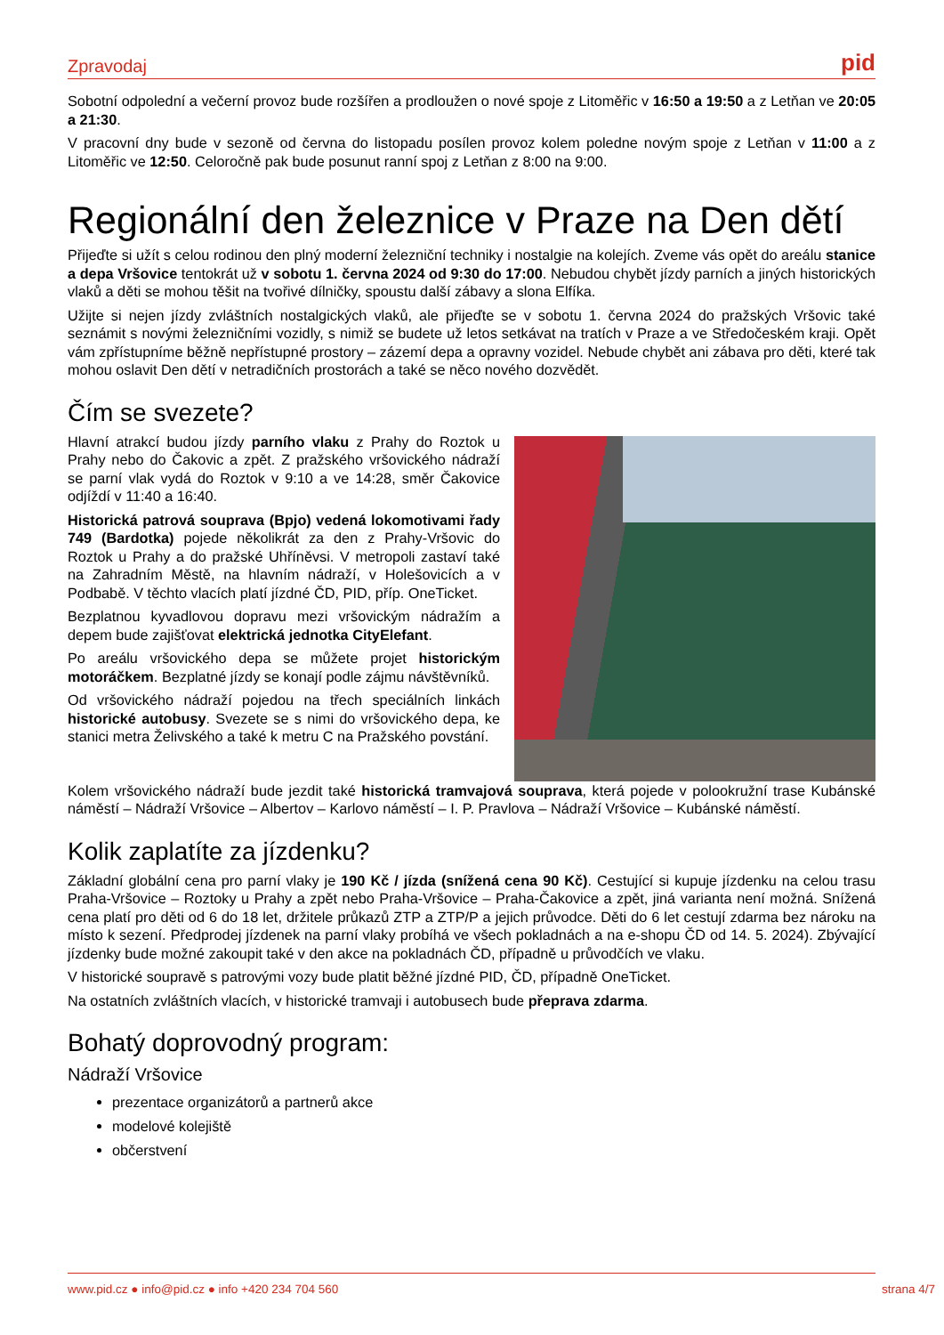Zpravodaj pid
Sobotní odpolední a večerní provoz bude rozšířen a prodloužen o nové spoje z Litoměřic v 16:50 a 19:50 a z Letňan ve 20:05 a 21:30.
V pracovní dny bude v sezoně od června do listopadu posílen provoz kolem poledne novým spoje z Letňan v 11:00 a z Litoměřic ve 12:50. Celoročně pak bude posunut ranní spoj z Letňan z 8:00 na 9:00.
Regionální den železnice v Praze na Den dětí
Přijeďte si užít s celou rodinou den plný moderní železniční techniky i nostalgie na kolejích. Zveme vás opět do areálu stanice a depa Vršovice tentokrát už v sobotu 1. června 2024 od 9:30 do 17:00. Nebudou chybět jízdy parních a jiných historických vlaků a děti se mohou těšit na tvořivé dílničky, spoustu další zábavy a slona Elfíka.
Užijte si nejen jízdy zvláštních nostalgických vlaků, ale přijeďte se v sobotu 1. června 2024 do pražských Vršovic také seznámit s novými železničními vozidly, s nimiž se budete už letos setkávat na tratích v Praze a ve Středočeském kraji. Opět vám zpřístupníme běžně nepřístupné prostory – zázemí depa a opravny vozidel. Nebude chybět ani zábava pro děti, které tak mohou oslavit Den dětí v netradičních prostorách a také se něco nového dozvědět.
Čím se svezete?
Hlavní atrakcí budou jízdy parního vlaku z Prahy do Roztok u Prahy nebo do Čakovic a zpět. Z pražského vršovického nádraží se parní vlak vydá do Roztok v 9:10 a ve 14:28, směr Čakovice odjíždí v 11:40 a 16:40.
Historická patrová souprava (Bpjo) vedená lokomotivami řady 749 (Bardotka) pojede několikrát za den z Prahy-Vršovic do Roztok u Prahy a do pražské Uhříněvsi. V metropoli zastaví také na Zahradním Městě, na hlavním nádraží, v Holešovicích a v Podbabě. V těchto vlacích platí jízdné ČD, PID, příp. OneTicket.
Bezplatnou kyvadlovou dopravu mezi vršovickým nádražím a depem bude zajišťovat elektrická jednotka CityElefant.
Po areálu vršovického depa se můžete projet historickým motoráčkem. Bezplatné jízdy se konají podle zájmu návštěvníků.
Od vršovického nádraží pojedou na třech speciálních linkách historické autobusy. Svezete se s nimi do vršovického depa, ke stanici metra Želivského a také k metru C na Pražského povstání.
Kolem vršovického nádraží bude jezdit také historická tramvajová souprava, která pojede v polookružní trase Kubánské náměstí – Nádraží Vršovice – Albertov – Karlovo náměstí – I. P. Pravlova – Nádraží Vršovice – Kubánské náměstí.
Kolik zaplatíte za jízdenku?
Základní globální cena pro parní vlaky je 190 Kč / jízda (snížená cena 90 Kč). Cestující si kupuje jízdenku na celou trasu Praha-Vršovice – Roztoky u Prahy a zpět nebo Praha-Vršovice – Praha-Čakovice a zpět, jiná varianta není možná. Snížená cena platí pro děti od 6 do 18 let, držitele průkazů ZTP a ZTP/P a jejich průvodce. Děti do 6 let cestují zdarma bez nároku na místo k sezení. Předprodej jízdenek na parní vlaky probíhá ve všech pokladnách a na e-shopu ČD od 14. 5. 2024). Zbývající jízdenky bude možné zakoupit také v den akce na pokladnách ČD, případně u průvodčích ve vlaku.
V historické soupravě s patrovými vozy bude platit běžné jízdné PID, ČD, případně OneTicket.
Na ostatních zvláštních vlacích, v historické tramvaji i autobusech bude přeprava zdarma.
Bohatý doprovodný program:
Nádraží Vršovice
prezentace organizátorů a partnerů akce
modelové kolejiště
občerstvení
www.pid.cz ● info@pid.cz ● info +420 234 704 560 strana 4/7